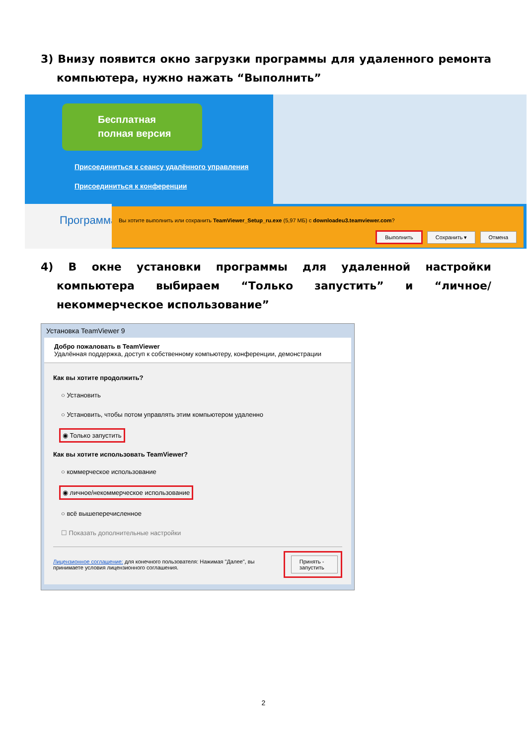3) Внизу появится окно загрузки программы для удаленного ремонта компьютера, нужно нажать “Выполнить”
Бесплатная
полная версия
Присоединиться к сеансу удалённого управления
Присоединиться к конференции
Программа
Вы хотите выполнить или сохранить TeamViewer_Setup_ru.exe (5,97 МБ) с downloadeu3.teamviewer.com?
Выполнить Сохранить ▾ Отмена
4) В окне установки программы для удаленной настройки компьютера выбираем “Только запустить” и “личное/некоммерческое использование”
Установка TeamViewer 9
Добро пожаловать в TeamViewer
Удалённая поддержка, доступ к собственному компьютеру, конференции, демонстрации
Как вы хотите продолжить?
○ Установить
○ Установить, чтобы потом управлять этим компьютером удаленно
◉ Только запустить
Как вы хотите использовать TeamViewer?
○ коммерческое использование
◉ личное/некоммерческое использование
○ всё вышеперечисленное
☐ Показать дополнительные настройки
Лицензионное соглашение: для конечного пользователя: Нажимая "Далее", вы принимаете условия лицензионного соглашения. Принять - запустить
2